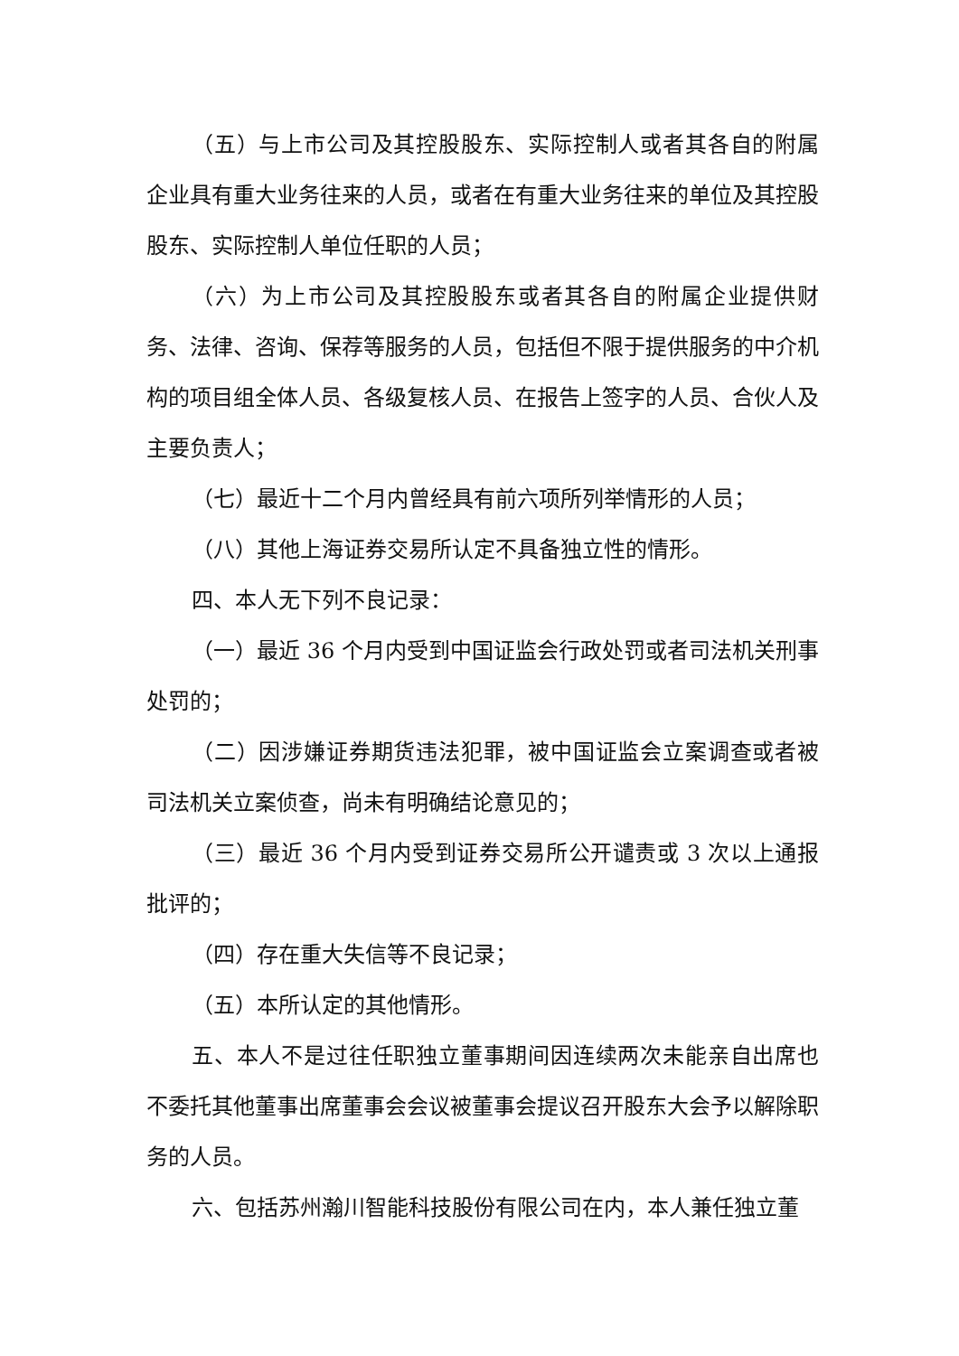（五）与上市公司及其控股股东、实际控制人或者其各自的附属企业具有重大业务往来的人员，或者在有重大业务往来的单位及其控股股东、实际控制人单位任职的人员；
（六）为上市公司及其控股股东或者其各自的附属企业提供财务、法律、咨询、保荐等服务的人员，包括但不限于提供服务的中介机构的项目组全体人员、各级复核人员、在报告上签字的人员、合伙人及主要负责人；
（七）最近十二个月内曾经具有前六项所列举情形的人员；
（八）其他上海证券交易所认定不具备独立性的情形。
四、本人无下列不良记录：
（一）最近 36 个月内受到中国证监会行政处罚或者司法机关刑事处罚的；
（二）因涉嫌证券期货违法犯罪，被中国证监会立案调查或者被司法机关立案侦查，尚未有明确结论意见的；
（三）最近 36 个月内受到证券交易所公开谴责或 3 次以上通报批评的；
（四）存在重大失信等不良记录；
（五）本所认定的其他情形。
五、本人不是过往任职独立董事期间因连续两次未能亲自出席也不委托其他董事出席董事会会议被董事会提议召开股东大会予以解除职务的人员。
六、包括苏州瀚川智能科技股份有限公司在内，本人兼任独立董